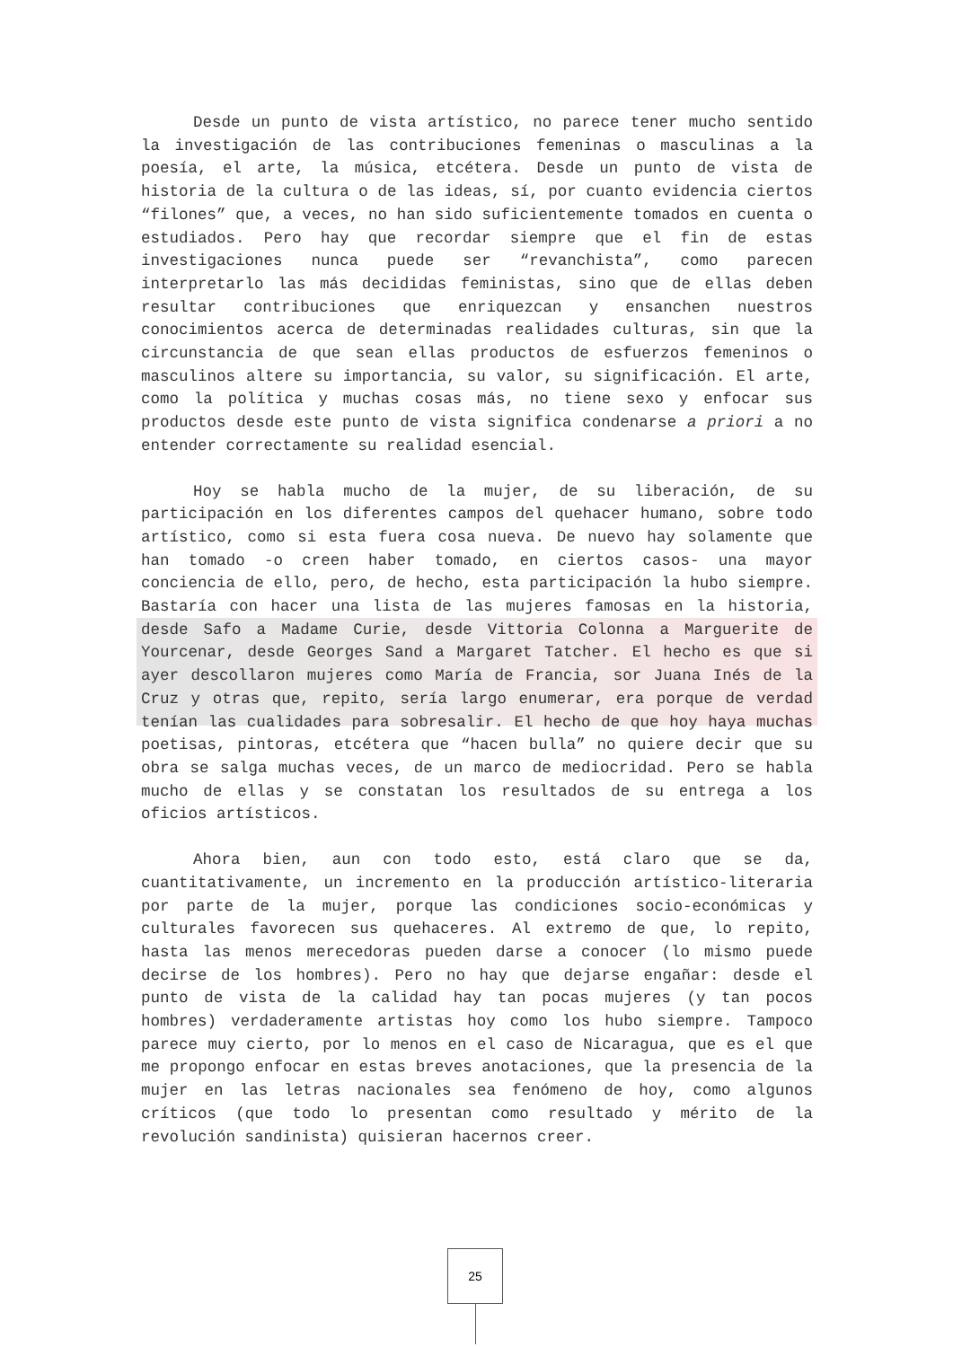Desde un punto de vista artístico, no parece tener mucho sentido la investigación de las contribuciones femeninas o masculinas a la poesía, el arte, la música, etcétera. Desde un punto de vista de historia de la cultura o de las ideas, sí, por cuanto evidencia ciertos “filones” que, a veces, no han sido suficientemente tomados en cuenta o estudiados. Pero hay que recordar siempre que el fin de estas investigaciones nunca puede ser “revanchista”, como parecen interpretarlo las más decididas feministas, sino que de ellas deben resultar contribuciones que enriquezcan y ensanchen nuestros conocimientos acerca de determinadas realidades culturas, sin que la circunstancia de que sean ellas productos de esfuerzos femeninos o masculinos altere su importancia, su valor, su significación. El arte, como la política y muchas cosas más, no tiene sexo y enfocar sus productos desde este punto de vista significa condenarse a priori a no entender correctamente su realidad esencial.
Hoy se habla mucho de la mujer, de su liberación, de su participación en los diferentes campos del quehacer humano, sobre todo artístico, como si esta fuera cosa nueva. De nuevo hay solamente que han tomado -o creen haber tomado, en ciertos casos- una mayor conciencia de ello, pero, de hecho, esta participación la hubo siempre. Bastaría con hacer una lista de las mujeres famosas en la historia, desde Safo a Madame Curie, desde Vittoria Colonna a Marguerite de Yourcenar, desde Georges Sand a Margaret Tatcher. El hecho es que si ayer descollaron mujeres como María de Francia, sor Juana Inés de la Cruz y otras que, repito, sería largo enumerar, era porque de verdad tenían las cualidades para sobresalir. El hecho de que hoy haya muchas poetisas, pintoras, etcétera que “hacen bulla” no quiere decir que su obra se salga muchas veces, de un marco de mediocridad. Pero se habla mucho de ellas y se constatan los resultados de su entrega a los oficios artísticos.
Ahora bien, aun con todo esto, está claro que se da, cuantitativamente, un incremento en la producción artístico-literaria por parte de la mujer, porque las condiciones socio-económicas y culturales favorecen sus quehaceres. Al extremo de que, lo repito, hasta las menos merecedoras pueden darse a conocer (lo mismo puede decirse de los hombres). Pero no hay que dejarse engañar: desde el punto de vista de la calidad hay tan pocas mujeres (y tan pocos hombres) verdaderamente artistas hoy como los hubo siempre. Tampoco parece muy cierto, por lo menos en el caso de Nicaragua, que es el que me propongo enfocar en estas breves anotaciones, que la presencia de la mujer en las letras nacionales sea fenómeno de hoy, como algunos críticos (que todo lo presentan como resultado y mérito de la revolución sandinista) quisieran hacernos creer.
25